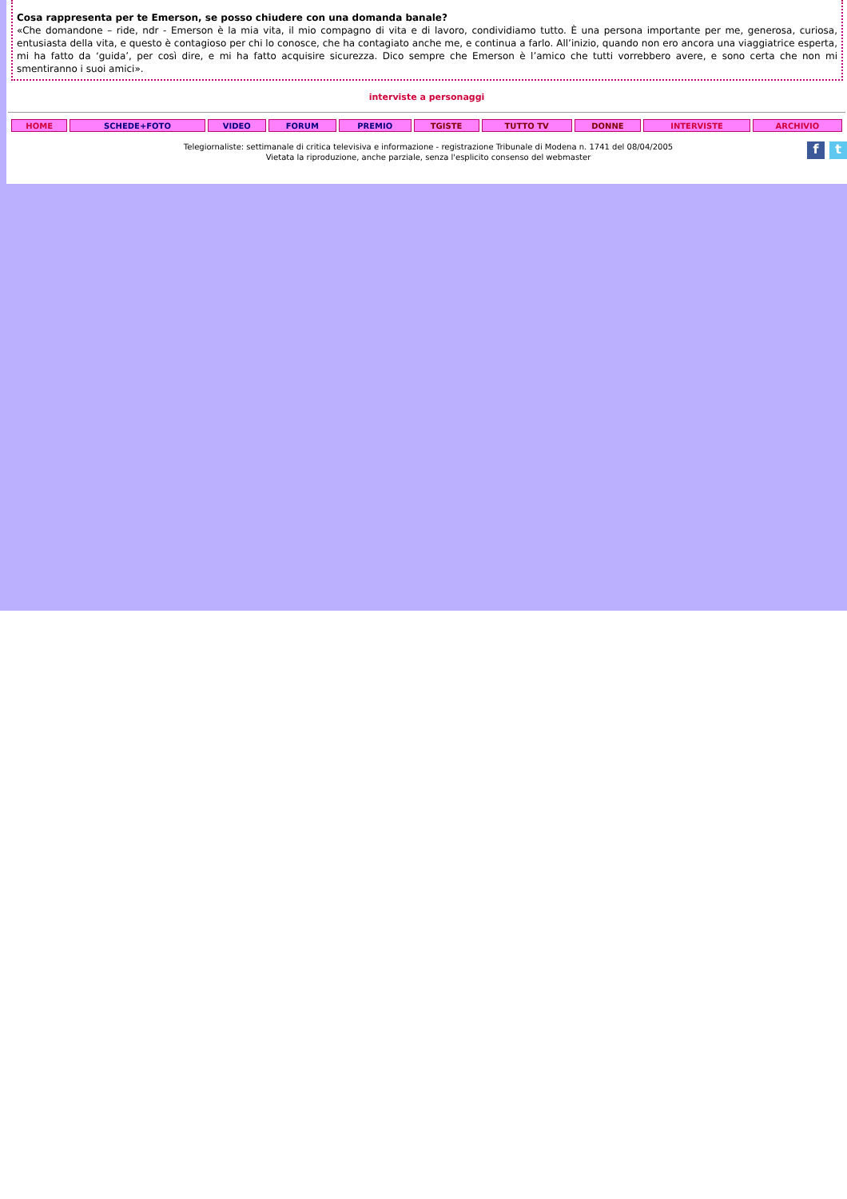Cosa rappresenta per te Emerson, se posso chiudere con una domanda banale?
«Che domandone – ride, ndr - Emerson è la mia vita, il mio compagno di vita e di lavoro, condividiamo tutto. È una persona importante per me, generosa, curiosa, entusiasta della vita, e questo è contagioso per chi lo conosce, che ha contagiato anche me, e continua a farlo. All’inizio, quando non ero ancora una viaggiatrice esperta, mi ha fatto da ‘guida’, per così dire, e mi ha fatto acquisire sicurezza. Dico sempre che Emerson è l’amico che tutti vorrebbero avere, e sono certa che non mi smentiranno i suoi amici».
interviste a personaggi
| HOME | SCHEDE+FOTO | VIDEO | FORUM | PREMIO | TGISTE | TUTTO TV | DONNE | INTERVISTE | ARCHIVIO |
Telegiornaliste: settimanale di critica televisiva e informazione - registrazione Tribunale di Modena n. 1741 del 08/04/2005
Vietata la riproduzione, anche parziale, senza l'esplicito consenso del webmaster
ft